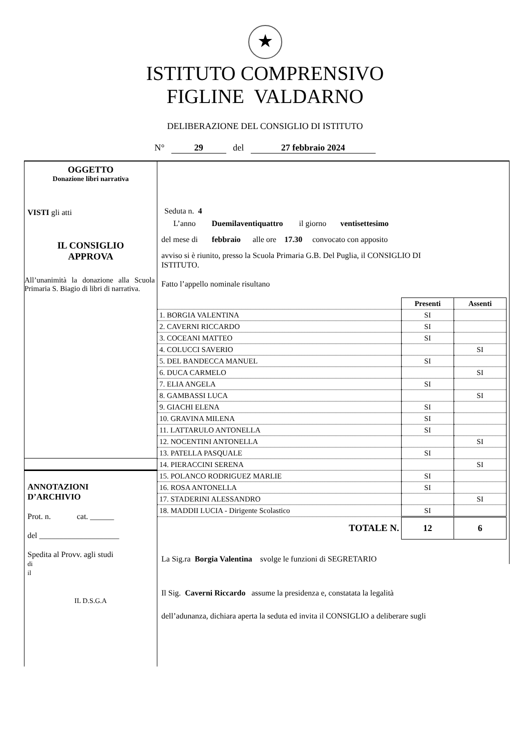★
ISTITUTO COMPRENSIVO
FIGLINE VALDARNO
DELIBERAZIONE DEL CONSIGLIO DI ISTITUTO
N° 29 del 27 febbraio 2024
OGGETTO
Donazione libri narrativa
VISTI gli atti
IL CONSIGLIO
APPROVA
All’unanimità la donazione alla Scuola Primaria S. Biagio di libri di narrativa.
ANNOTAZIONI
D’ARCHIVIO
Prot. n. cat. ______
del ____________________
Spedita al Provv. agli studi
di
il
IL D.S.G.A
Seduta n. 4
L’anno Duemilaventiquattro il giorno ventisettesimo
del mese di febbraio alle ore 17.30 convocato con apposito
avviso si è riunito, presso la Scuola Primaria G.B. Del Puglia, il CONSIGLIO DI
ISTITUTO.
Fatto l’appello nominale risultano
| | Presenti | Assenti |
| 1. BORGIA VALENTINA | SI | |
| 2. CAVERNI RICCARDO | SI | |
| 3. COCEANI MATTEO | SI | |
| 4. COLUCCI SAVERIO | | SI |
| 5. DEL BANDECCA MANUEL | SI | |
| 6. DUCA CARMELO | | SI |
| 7. ELIA ANGELA | SI | |
| 8. GAMBASSI LUCA | | SI |
| 9. GIACHI ELENA | SI | |
| 10. GRAVINA MILENA | SI | |
| 11. LATTARULO ANTONELLA | SI | |
| 12. NOCENTINI ANTONELLA | | SI |
| 13. PATELLA PASQUALE | SI | |
| 14. PIERACCINI SERENA | | SI |
| 15. POLANCO RODRIGUEZ MARLIE | SI | |
| 16. ROSA ANTONELLA | SI | |
| 17. STADERINI ALESSANDRO | | SI |
| 18. MADDII LUCIA - Dirigente Scolastico | SI | |
| TOTALE N. | 12 | 6 |
La Sig.ra Borgia Valentina svolge le funzioni di SEGRETARIO
Il Sig. Caverni Riccardo assume la presidenza e, constatata la legalità
dell’adunanza, dichiara aperta la seduta ed invita il CONSIGLIO a deliberare sugli